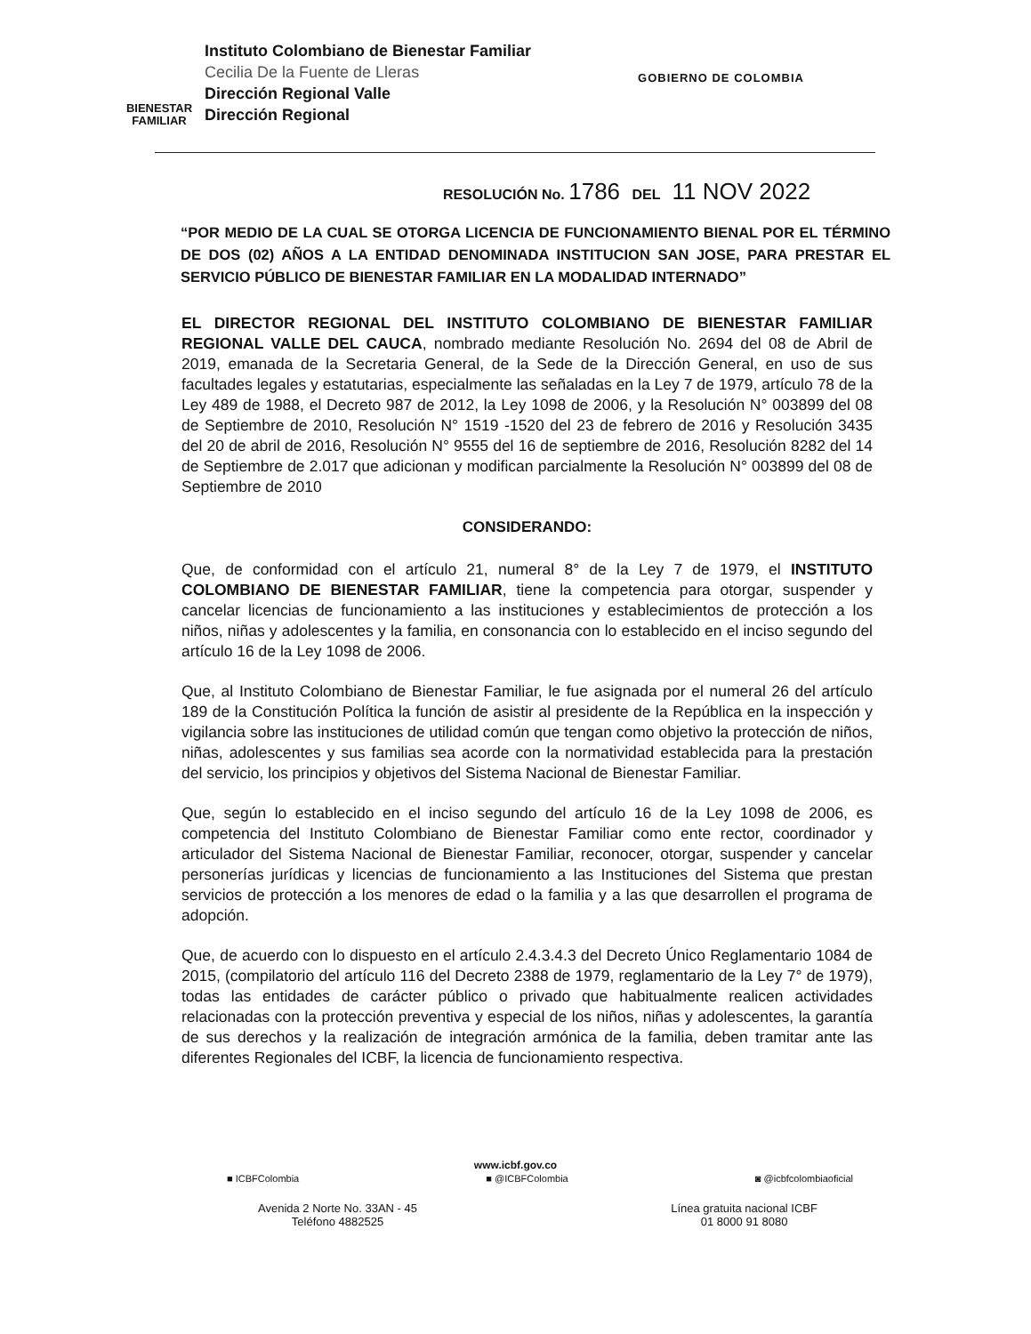BIENESTAR
FAMILIAR
Instituto Colombiano de Bienestar Familiar
Cecilia De la Fuente de Lleras
Dirección Regional Valle
Dirección Regional
GOBIERNO DE COLOMBIA
RESOLUCIÓN No. 1786 DEL 11 NOV 2022
“POR MEDIO DE LA CUAL SE OTORGA LICENCIA DE FUNCIONAMIENTO BIENAL POR EL TÉRMINO DE DOS (02) AÑOS A LA ENTIDAD DENOMINADA INSTITUCION SAN JOSE, PARA PRESTAR EL SERVICIO PÚBLICO DE BIENESTAR FAMILIAR EN LA MODALIDAD INTERNADO”
EL DIRECTOR REGIONAL DEL INSTITUTO COLOMBIANO DE BIENESTAR FAMILIAR REGIONAL VALLE DEL CAUCA, nombrado mediante Resolución No. 2694 del 08 de Abril de 2019, emanada de la Secretaria General, de la Sede de la Dirección General, en uso de sus facultades legales y estatutarias, especialmente las señaladas en la Ley 7 de 1979, artículo 78 de la Ley 489 de 1988, el Decreto 987 de 2012, la Ley 1098 de 2006, y la Resolución N° 003899 del 08 de Septiembre de 2010, Resolución N° 1519 -1520 del 23 de febrero de 2016 y Resolución 3435 del 20 de abril de 2016, Resolución N° 9555 del 16 de septiembre de 2016, Resolución 8282 del 14 de Septiembre de 2.017 que adicionan y modifican parcialmente la Resolución N° 003899 del 08 de Septiembre de 2010
CONSIDERANDO:
Que, de conformidad con el artículo 21, numeral 8° de la Ley 7 de 1979, el INSTITUTO COLOMBIANO DE BIENESTAR FAMILIAR, tiene la competencia para otorgar, suspender y cancelar licencias de funcionamiento a las instituciones y establecimientos de protección a los niños, niñas y adolescentes y la familia, en consonancia con lo establecido en el inciso segundo del artículo 16 de la Ley 1098 de 2006.
Que, al Instituto Colombiano de Bienestar Familiar, le fue asignada por el numeral 26 del artículo 189 de la Constitución Política la función de asistir al presidente de la República en la inspección y vigilancia sobre las instituciones de utilidad común que tengan como objetivo la protección de niños, niñas, adolescentes y sus familias sea acorde con la normatividad establecida para la prestación del servicio, los principios y objetivos del Sistema Nacional de Bienestar Familiar.
Que, según lo establecido en el inciso segundo del artículo 16 de la Ley 1098 de 2006, es competencia del Instituto Colombiano de Bienestar Familiar como ente rector, coordinador y articulador del Sistema Nacional de Bienestar Familiar, reconocer, otorgar, suspender y cancelar personerías jurídicas y licencias de funcionamiento a las Instituciones del Sistema que prestan servicios de protección a los menores de edad o la familia y a las que desarrollen el programa de adopción.
Que, de acuerdo con lo dispuesto en el artículo 2.4.3.4.3 del Decreto Único Reglamentario 1084 de 2015, (compilatorio del artículo 116 del Decreto 2388 de 1979, reglamentario de la Ley 7° de 1979), todas las entidades de carácter público o privado que habitualmente realicen actividades relacionadas con la protección preventiva y especial de los niños, niñas y adolescentes, la garantía de sus derechos y la realización de integración armónica de la familia, deben tramitar ante las diferentes Regionales del ICBF, la licencia de funcionamiento respectiva.
www.icbf.gov.co
■ ICBFColombia ■ @ICBFColombia ◙ @icbfcolombiaoficial
Avenida 2 Norte No. 33AN - 45
Teléfono 4882525
Línea gratuita nacional ICBF
01 8000 91 8080